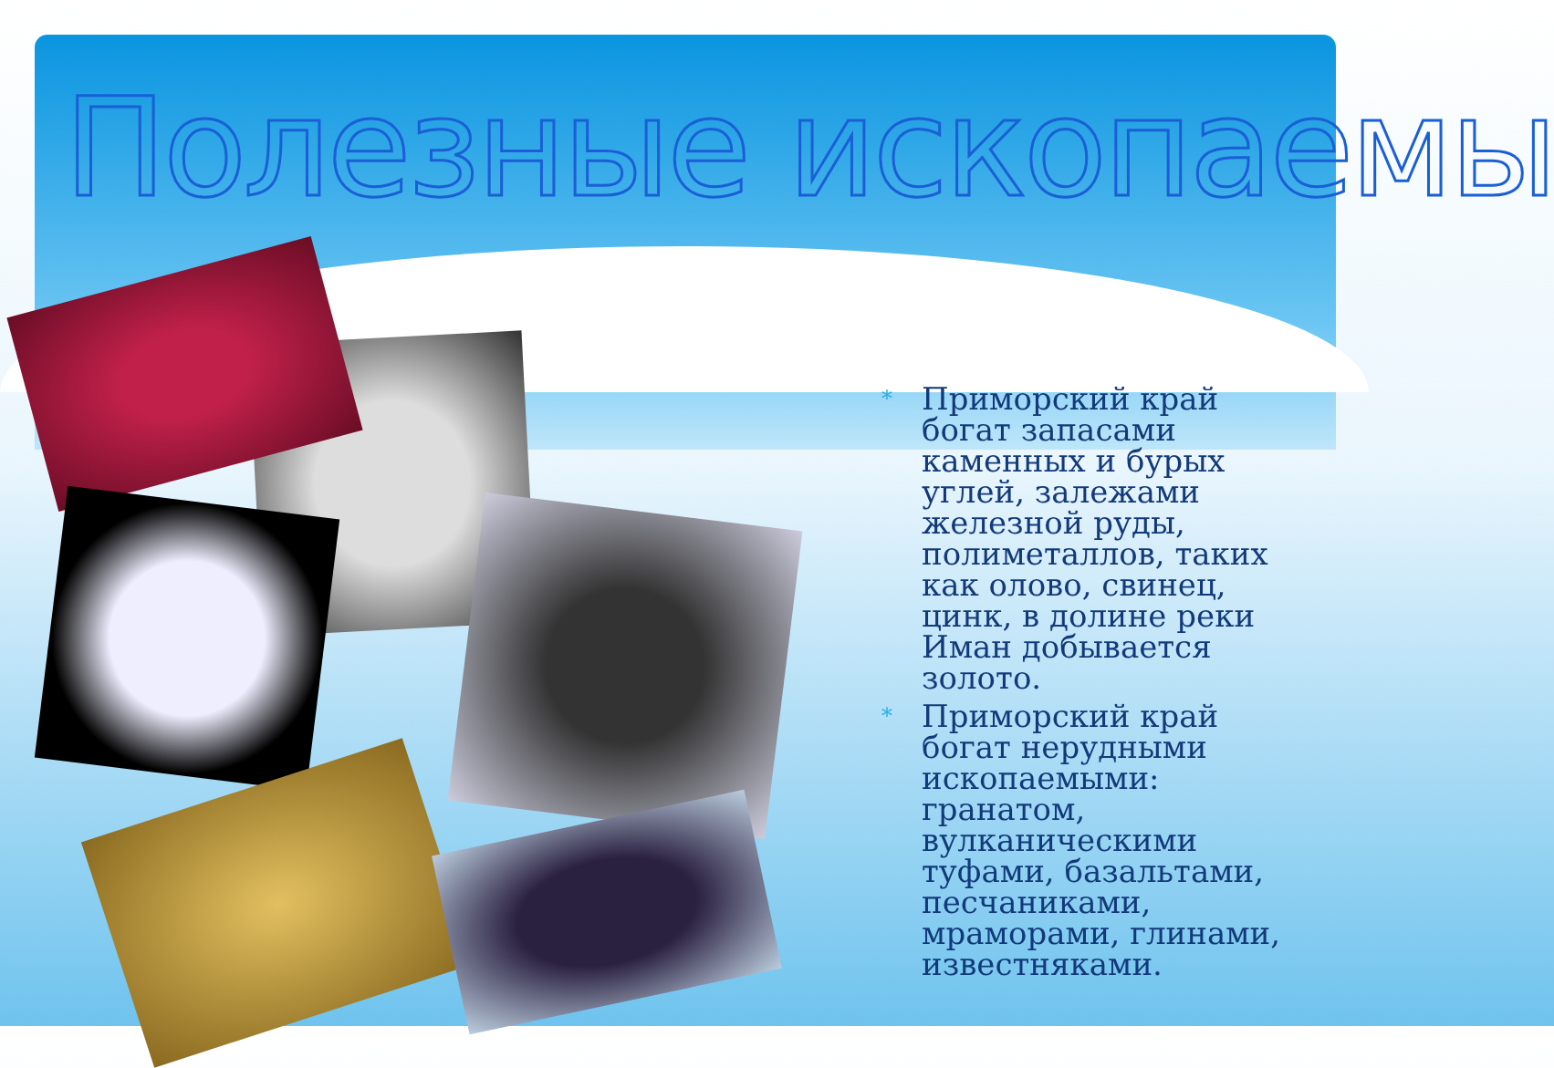Полезные ископаемы
* Приморский край богат запасами каменных и бурых углей, залежами железной руды, полиметаллов, таких как олово, свинец, цинк, в долине реки Иман добывается золото.
* Приморский край богат нерудными ископаемыми: гранатом, вулканическими туфами, базальтами, песчаниками, мраморами, глинами, известняками.